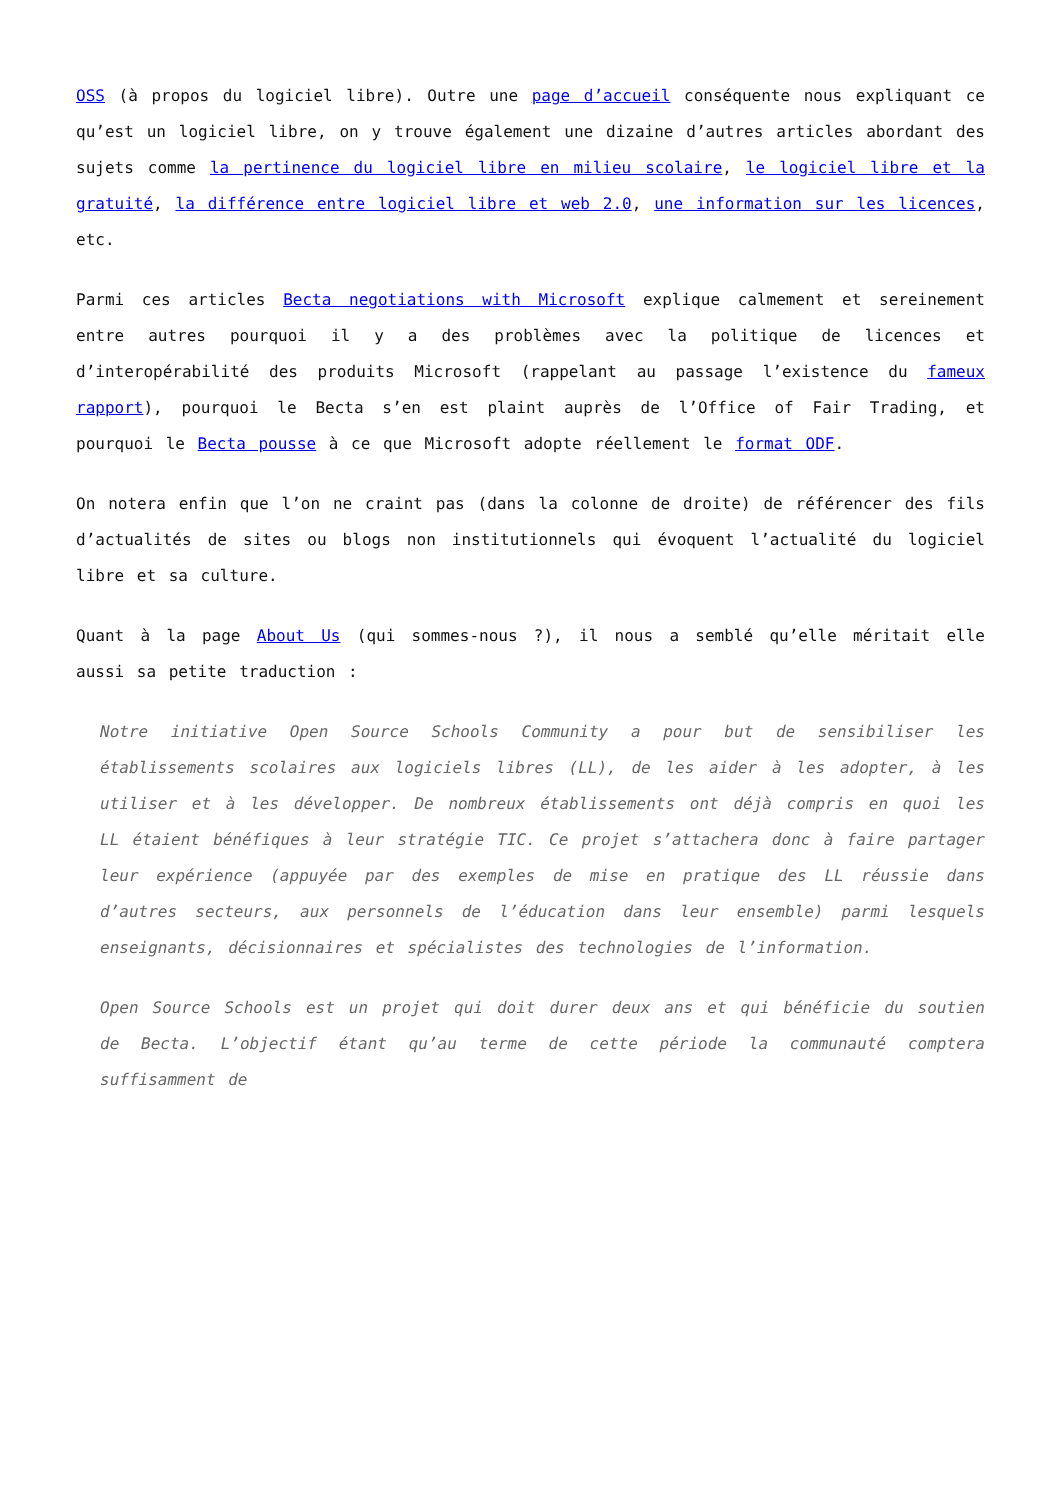OSS (à propos du logiciel libre). Outre une page d’accueil conséquente nous expliquant ce qu’est un logiciel libre, on y trouve également une dizaine d’autres articles abordant des sujets comme la pertinence du logiciel libre en milieu scolaire, le logiciel libre et la gratuité, la différence entre logiciel libre et web 2.0, une information sur les licences, etc.
Parmi ces articles Becta negotiations with Microsoft explique calmement et sereinement entre autres pourquoi il y a des problèmes avec la politique de licences et d’interopérabilité des produits Microsoft (rappelant au passage l’existence du fameux rapport), pourquoi le Becta s’en est plaint auprès de l’Office of Fair Trading, et pourquoi le Becta pousse à ce que Microsoft adopte réellement le format ODF.
On notera enfin que l’on ne craint pas (dans la colonne de droite) de référencer des fils d’actualités de sites ou blogs non institutionnels qui évoquent l’actualité du logiciel libre et sa culture.
Quant à la page About Us (qui sommes-nous ?), il nous a semblé qu’elle méritait elle aussi sa petite traduction :
Notre initiative Open Source Schools Community a pour but de sensibiliser les établissements scolaires aux logiciels libres (LL), de les aider à les adopter, à les utiliser et à les développer. De nombreux établissements ont déjà compris en quoi les LL étaient bénéfiques à leur stratégie TIC. Ce projet s’attachera donc à faire partager leur expérience (appuyée par des exemples de mise en pratique des LL réussie dans d’autres secteurs, aux personnels de l’éducation dans leur ensemble) parmi lesquels enseignants, décisionnaires et spécialistes des technologies de l’information.
Open Source Schools est un projet qui doit durer deux ans et qui bénéficie du soutien de Becta. L’objectif étant qu’au terme de cette période la communauté comptera suffisamment de